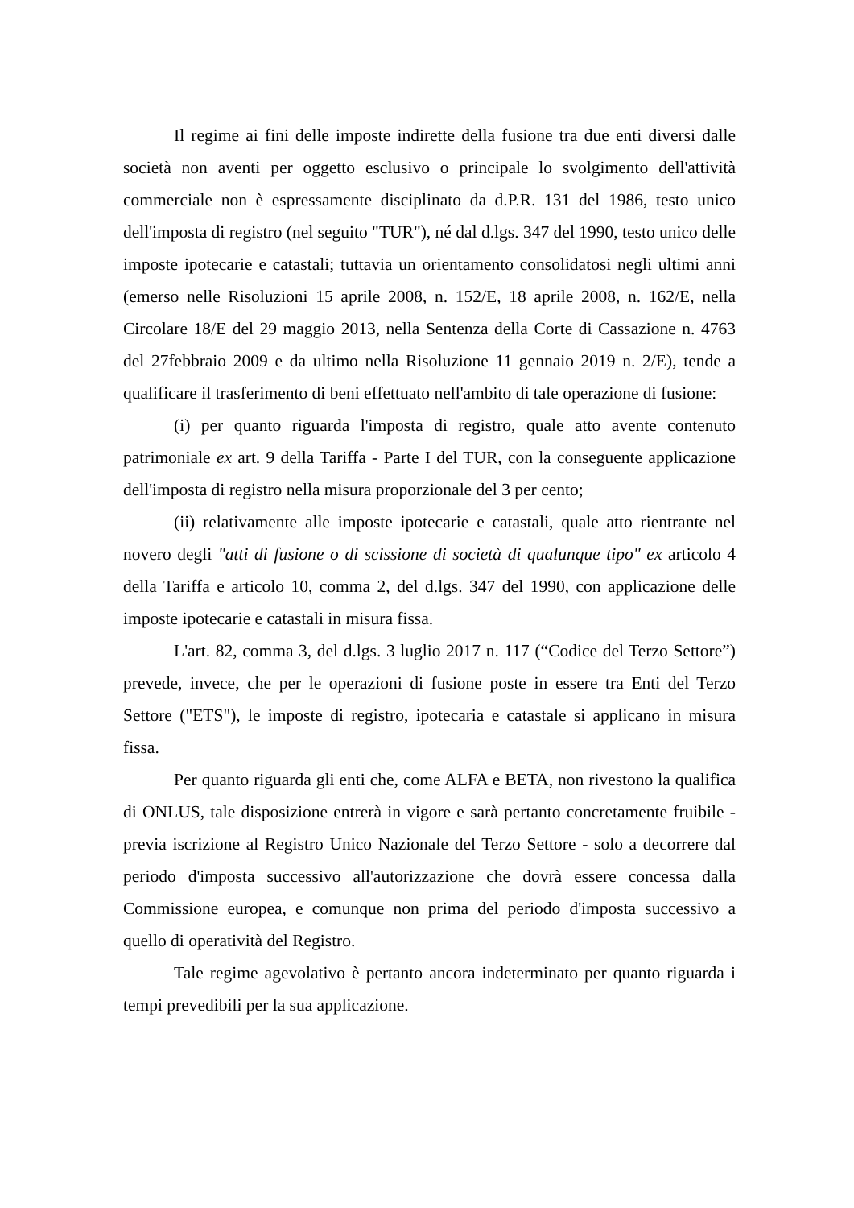Il regime ai fini delle imposte indirette della fusione tra due enti diversi dalle società non aventi per oggetto esclusivo o principale lo svolgimento dell'attività commerciale non è espressamente disciplinato da d.P.R. 131 del 1986, testo unico dell'imposta di registro (nel seguito "TUR"), né dal d.lgs. 347 del 1990, testo unico delle imposte ipotecarie e catastali; tuttavia un orientamento consolidatosi negli ultimi anni (emerso nelle Risoluzioni 15 aprile 2008, n. 152/E, 18 aprile 2008, n. 162/E, nella Circolare 18/E del 29 maggio 2013, nella Sentenza della Corte di Cassazione n. 4763 del 27febbraio 2009 e da ultimo nella Risoluzione 11 gennaio 2019 n. 2/E), tende a qualificare il trasferimento di beni effettuato nell'ambito di tale operazione di fusione:
(i) per quanto riguarda l'imposta di registro, quale atto avente contenuto patrimoniale ex art. 9 della Tariffa - Parte I del TUR, con la conseguente applicazione dell'imposta di registro nella misura proporzionale del 3 per cento;
(ii) relativamente alle imposte ipotecarie e catastali, quale atto rientrante nel novero degli "atti di fusione o di scissione di società di qualunque tipo" ex articolo 4 della Tariffa e articolo 10, comma 2, del d.lgs. 347 del 1990, con applicazione delle imposte ipotecarie e catastali in misura fissa.
L'art. 82, comma 3, del d.lgs. 3 luglio 2017 n. 117 (“Codice del Terzo Settore”) prevede, invece, che per le operazioni di fusione poste in essere tra Enti del Terzo Settore ("ETS"), le imposte di registro, ipotecaria e catastale si applicano in misura fissa.
Per quanto riguarda gli enti che, come ALFA e BETA, non rivestono la qualifica di ONLUS, tale disposizione entrerà in vigore e sarà pertanto concretamente fruibile - previa iscrizione al Registro Unico Nazionale del Terzo Settore - solo a decorrere dal periodo d'imposta successivo all'autorizzazione che dovrà essere concessa dalla Commissione europea, e comunque non prima del periodo d'imposta successivo a quello di operatività del Registro.
Tale regime agevolativo è pertanto ancora indeterminato per quanto riguarda i tempi prevedibili per la sua applicazione.